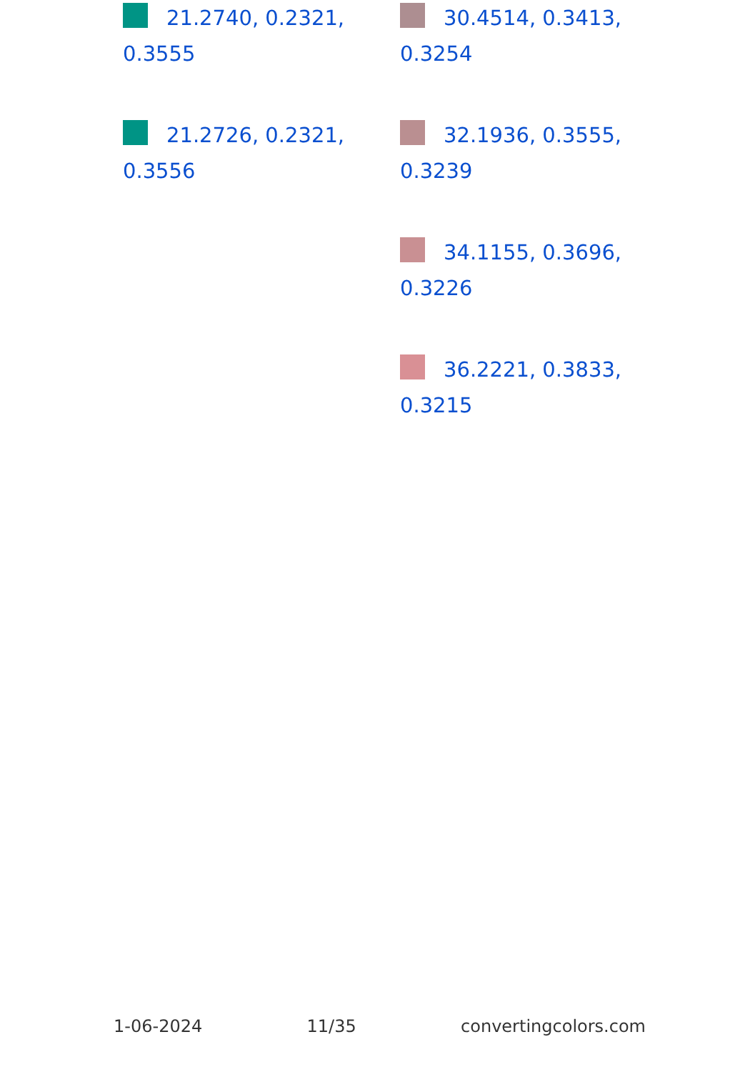21.2740, 0.2321, 0.3555
21.2726, 0.2321, 0.3556
30.4514, 0.3413, 0.3254
32.1936, 0.3555, 0.3239
34.1155, 0.3696, 0.3226
36.2221, 0.3833, 0.3215
1-06-2024 11/35 convertingcolors.com